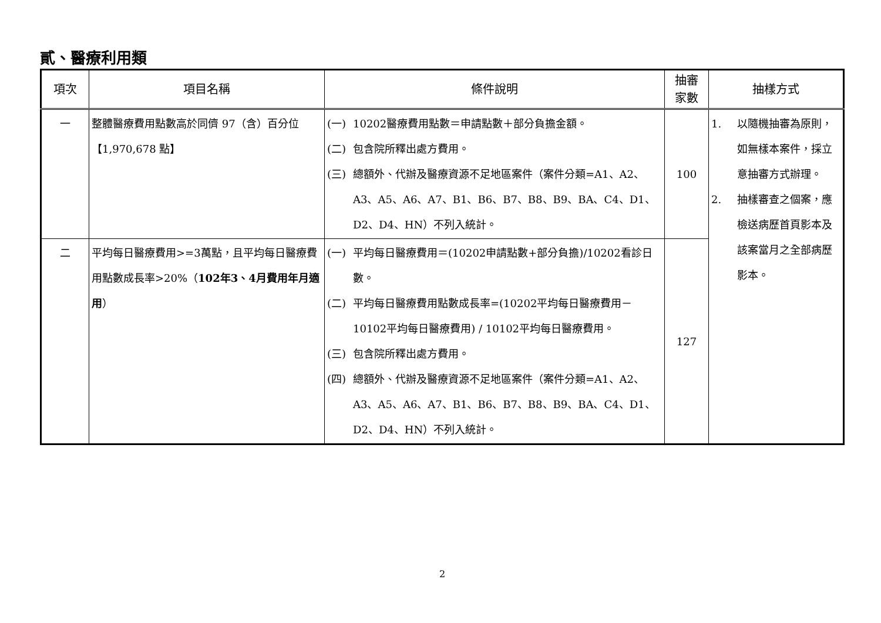貳、醫療利用類
| 項次 | 項目名稱 | 條件說明 | 抽審 家數 | 抽樣方式 |
| --- | --- | --- | --- | --- |
| 一 | 整體醫療費用點數高於同儕 97（含）百分位【1,970,678 點】 | (一) 10202醫療費用點數＝申請點數＋部分負擔金額。 (二) 包含院所釋出處方費用。 (三) 總額外、代辦及醫療資源不足地區案件（案件分類=A1、A2、A3、A5、A6、A7、B1、B6、B7、B8、B9、BA、C4、D1、D2、D4、HN）不列入統計。 | 100 | 1. 以隨機抽審為原則，如無樣本案件，採立意抽審方式辦理。 2. 抽樣審查之個案，應檢送病歷首頁影本及該案當月之全部病歷影本。 |
| 二 | 平均每日醫療費用>=3萬點，且平均每日醫療費用點數成長率>20%（ 102年3、4月費用年月適用 ） | (一) 平均每日醫療費用＝(10202申請點數+部分負擔)/10202看診日數。 (二) 平均每日醫療費用點數成長率=(10202平均每日醫療費用－10102平均每日醫療費用) / 10102平均每日醫療費用。 (三) 包含院所釋出處方費用。 (四) 總額外、代辦及醫療資源不足地區案件（案件分類=A1、A2、A3、A5、A6、A7、B1、B6、B7、B8、B9、BA、C4、D1、D2、D4、HN）不列入統計。 | 127 | |
2